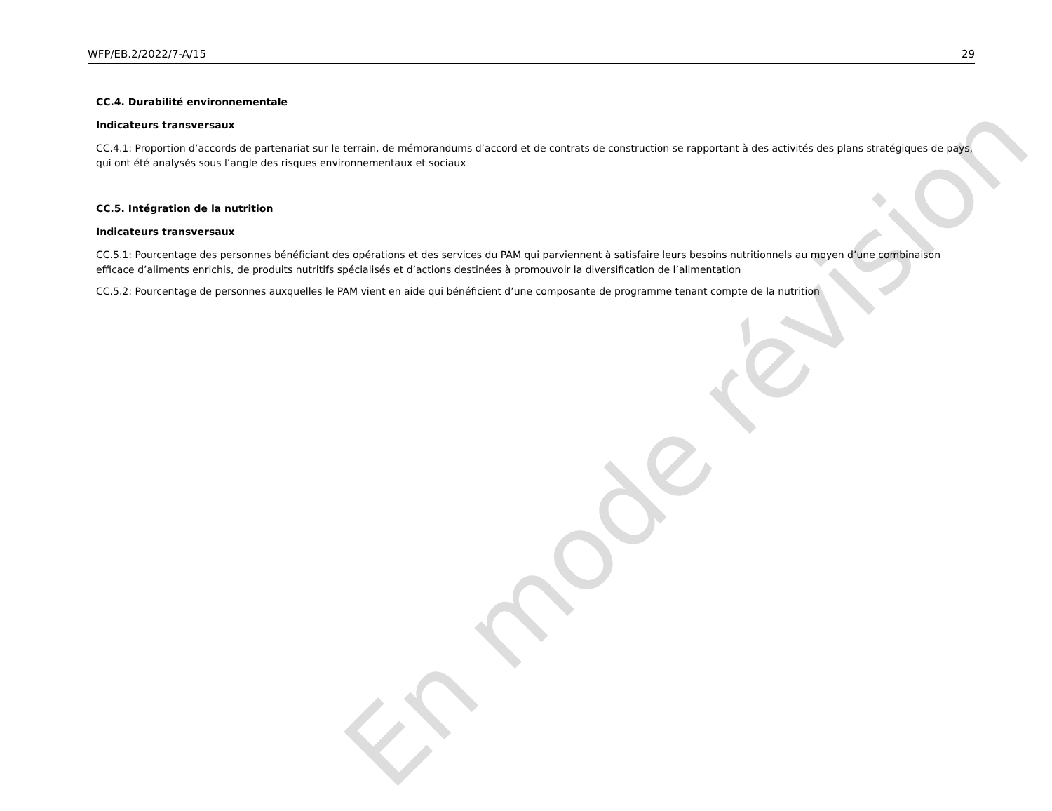WFP/EB.2/2022/7-A/15 29
CC.4. Durabilité environnementale
Indicateurs transversaux
CC.4.1: Proportion d’accords de partenariat sur le terrain, de mémorandums d’accord et de contrats de construction se rapportant à des activités des plans stratégiques de pays, qui ont été analysés sous l’angle des risques environnementaux et sociaux
CC.5. Intégration de la nutrition
Indicateurs transversaux
CC.5.1: Pourcentage des personnes bénéficiant des opérations et des services du PAM qui parviennent à satisfaire leurs besoins nutritionnels au moyen d’une combinaison efficace d’aliments enrichis, de produits nutritifs spécialisés et d’actions destinées à promouvoir la diversification de l’alimentation
CC.5.2: Pourcentage de personnes auxquelles le PAM vient en aide qui bénéficient d’une composante de programme tenant compte de la nutrition
En mode révision